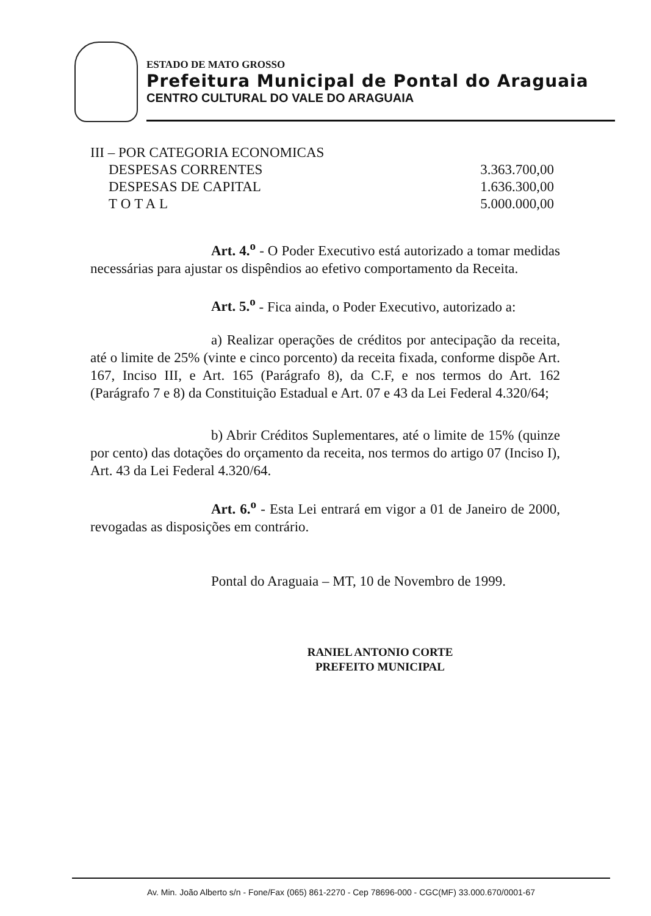ESTADO DE MATO GROSSO
Prefeitura Municipal de Pontal do Araguaia
CENTRO CULTURAL DO VALE DO ARAGUAIA
III – POR CATEGORIA ECONOMICAS
| DESPESAS CORRENTES | 3.363.700,00 |
| DESPESAS DE CAPITAL | 1.636.300,00 |
| TOTAL | 5.000.000,00 |
Art. 4.<sup>o</sup> - O Poder Executivo está autorizado a tomar medidas necessárias para ajustar os dispêndios ao efetivo comportamento da Receita.
Art. 5.<sup>o</sup> - Fica ainda, o Poder Executivo, autorizado a:
a) Realizar operações de créditos por antecipação da receita, até o limite de 25% (vinte e cinco porcento) da receita fixada, conforme dispõe Art. 167, Inciso III, e Art. 165 (Parágrafo 8), da C.F, e nos termos do Art. 162 (Parágrafo 7 e 8) da Constituição Estadual e Art. 07 e 43 da Lei Federal 4.320/64;
b) Abrir Créditos Suplementares, até o limite de 15% (quinze por cento) das dotações do orçamento da receita, nos termos do artigo 07 (Inciso I), Art. 43 da Lei Federal 4.320/64.
Art. 6.<sup>o</sup> - Esta Lei entrará em vigor a 01 de Janeiro de 2000, revogadas as disposições em contrário.
Pontal do Araguaia – MT, 10 de Novembro de 1999.
RANIEL ANTONIO CORTE
PREFEITO MUNICIPAL
Av. Min. João Alberto s/n - Fone/Fax (065) 861-2270 - Cep 78696-000 - CGC(MF) 33.000.670/0001-67